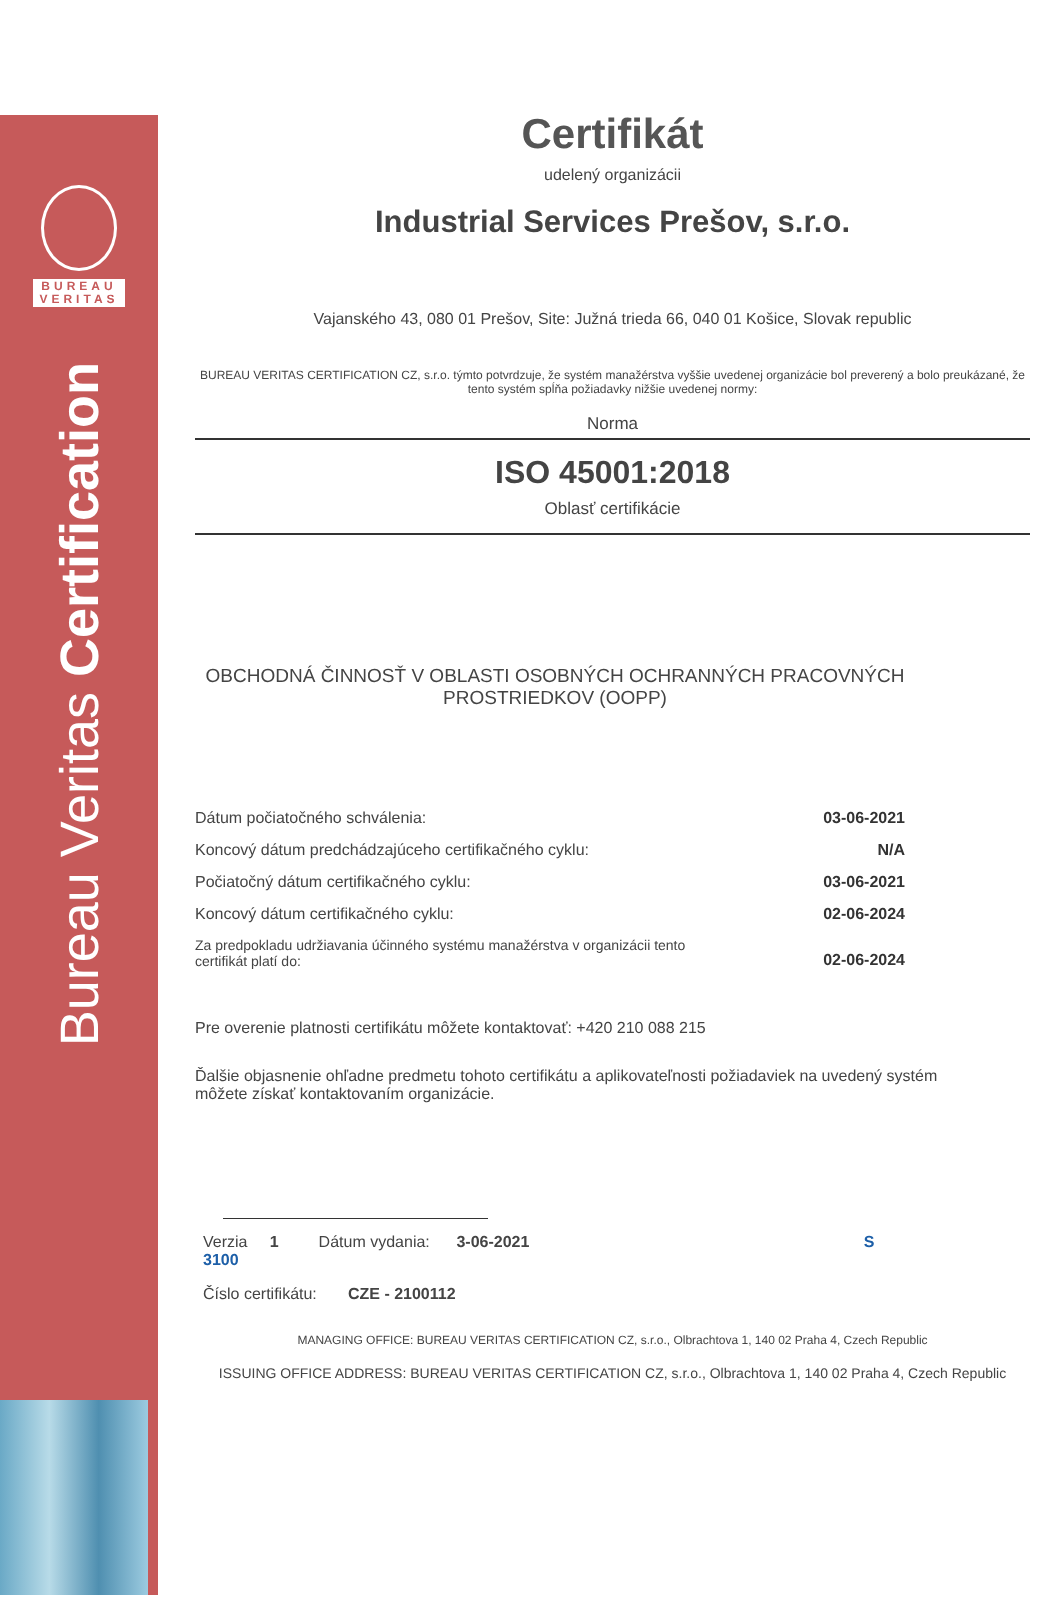BUREAU
VERITAS
Bureau Veritas Certification
Certifikát
udelený organizácii
Industrial Services Prešov, s.r.o.
Vajanského 43, 080 01 Prešov, Site: Južná trieda 66, 040 01 Košice, Slovak republic
BUREAU VERITAS CERTIFICATION CZ, s.r.o. týmto potvrdzuje, že systém manažérstva vyššie uvedenej organizácie bol preverený a bolo preukázané, že tento systém spĺňa požiadavky nižšie uvedenej normy:
Norma
ISO 45001:2018
Oblasť certifikácie
OBCHODNÁ ČINNOSŤ V OBLASTI OSOBNÝCH OCHRANNÝCH PRACOVNÝCH PROSTRIEDKOV (OOPP)
Dátum počiatočného schválenia: 03-06-2021
Koncový dátum predchádzajúceho certifikačného cyklu: N/A
Počiatočný dátum certifikačného cyklu: 03-06-2021
Koncový dátum certifikačného cyklu: 02-06-2024
Za predpokladu udržiavania účinného systému manažérstva v organizácii tento
certifikát platí do: 02-06-2024
Pre overenie platnosti certifikátu môžete kontaktovať: +420 210 088 215
Ďalšie objasnenie ohľadne predmetu tohoto certifikátu a aplikovateľnosti požiadaviek na uvedený systém môžete získať kontaktovaním organizácie.
Verzia 1 Dátum vydania: 3-06-2021 S 3100
Číslo certifikátu: CZE - 2100112
MANAGING OFFICE: BUREAU VERITAS CERTIFICATION CZ, s.r.o., Olbrachtova 1, 140 02 Praha 4, Czech Republic
ISSUING OFFICE ADDRESS: BUREAU VERITAS CERTIFICATION CZ, s.r.o., Olbrachtova 1, 140 02 Praha 4, Czech Republic